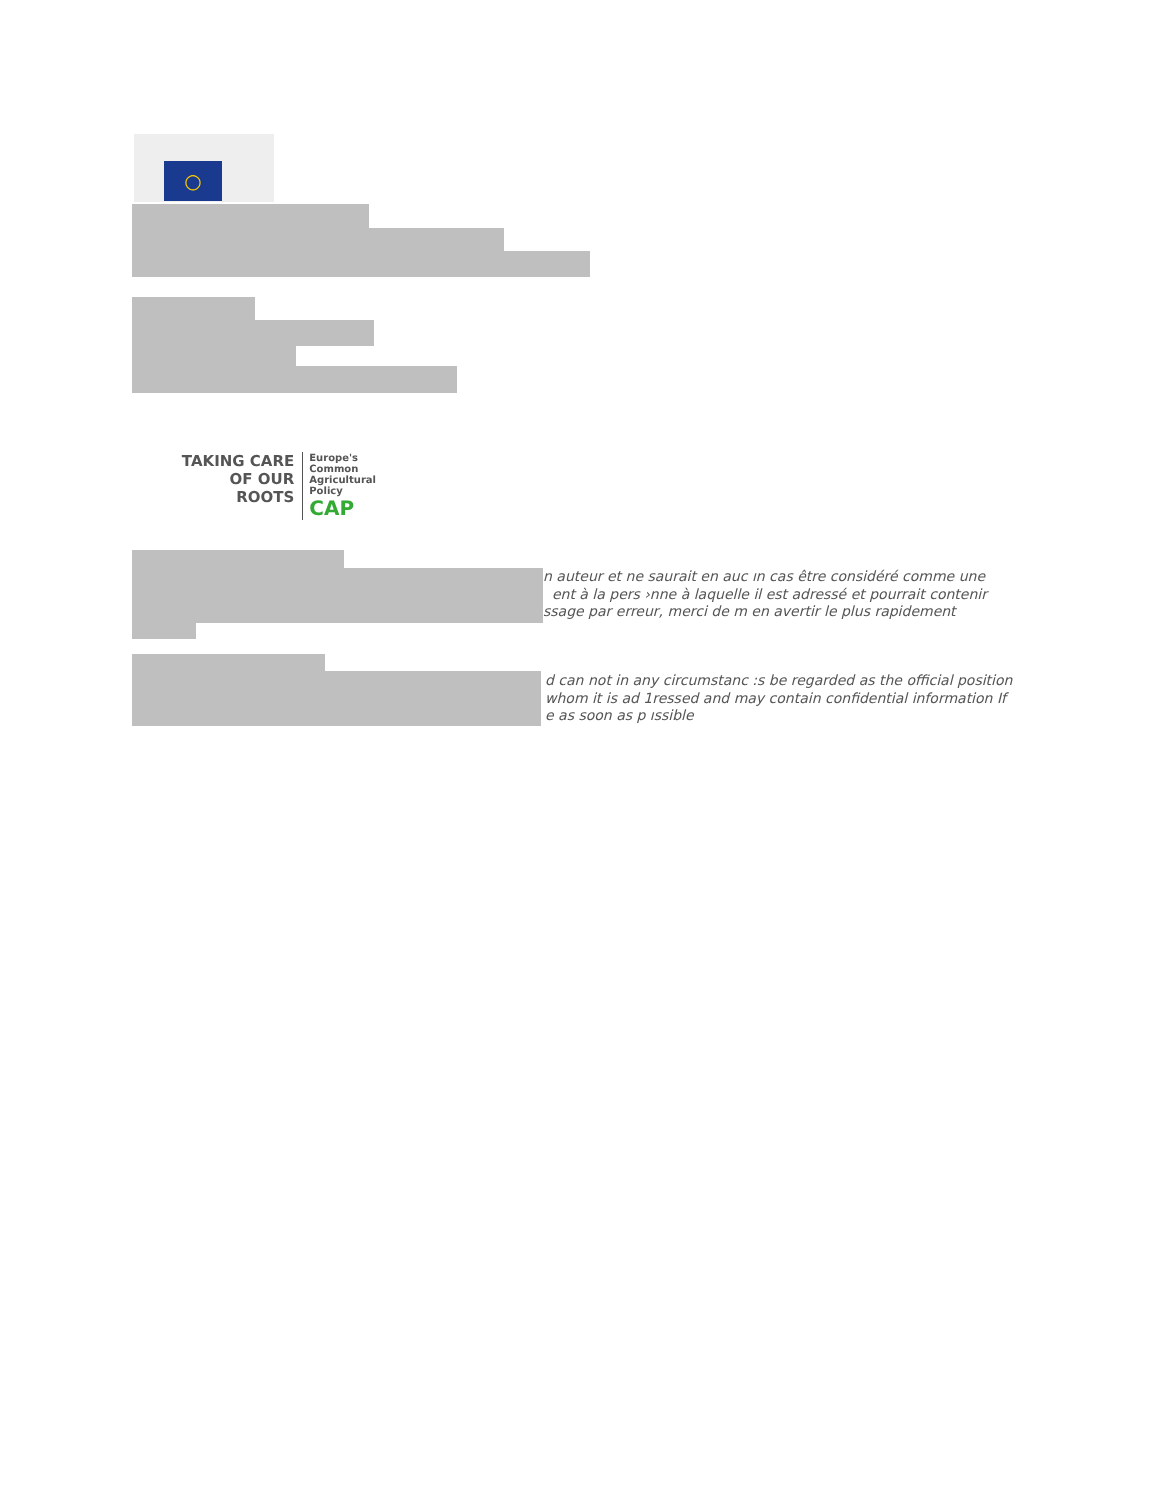○
TAKING CARE
OF OUR ROOTS
Europe's
Common
Agricultural
Policy
CAP
n auteur et ne saurait en auc ın cas être considéré comme une
ent à la pers ›nne à laquelle il est adressé et pourrait contenir
ssage par erreur, merci de m en avertir le plus rapidement
d can not in any circumstanc :s be regarded as the official position
whom it is ad 1ressed and may contain confidential information If
e as soon as p ıssible